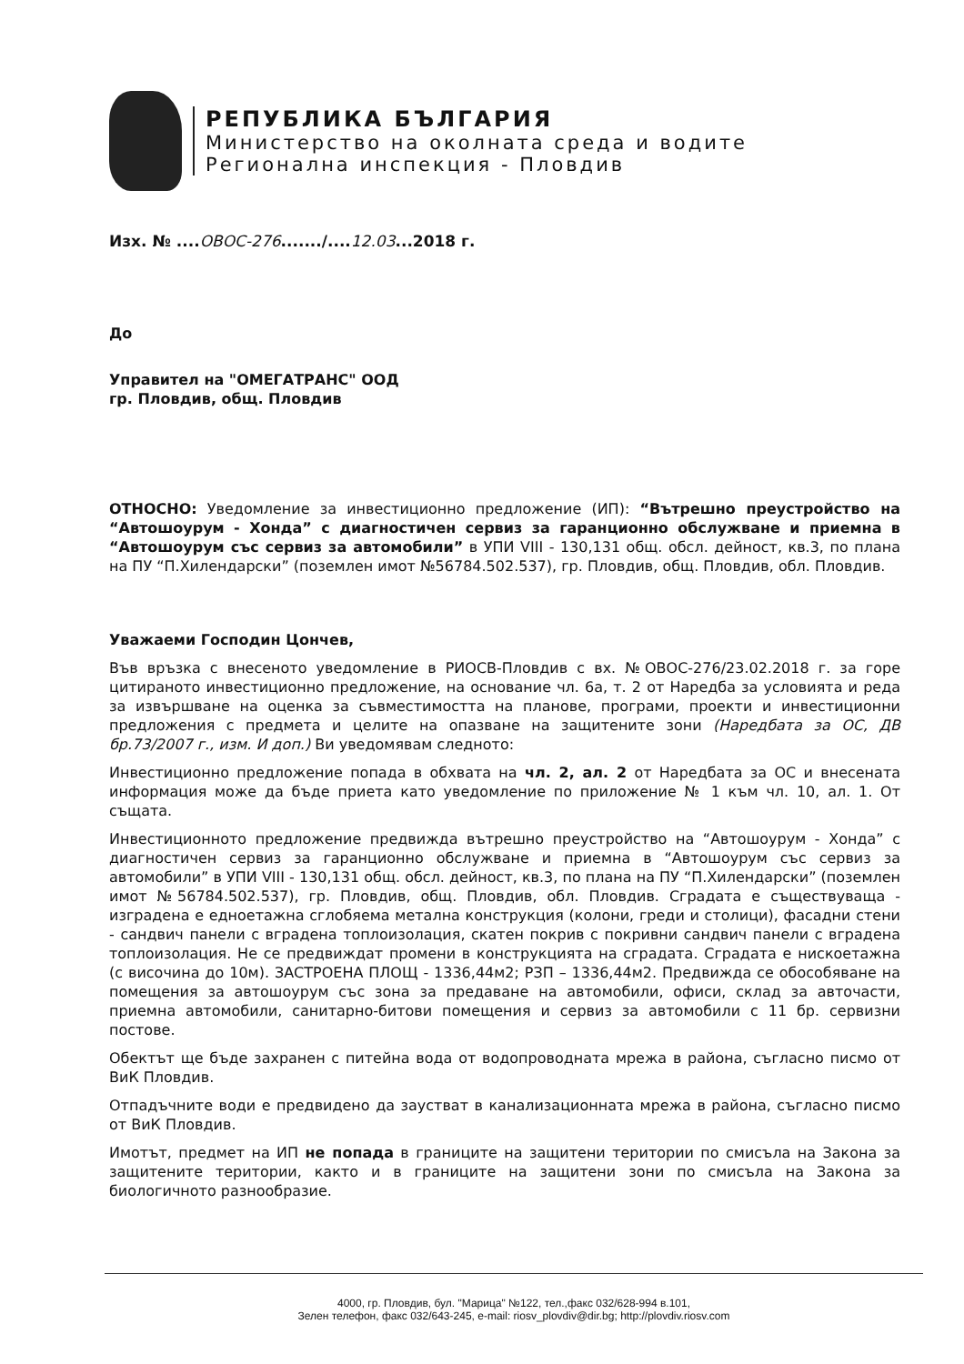РЕПУБЛИКА БЪЛГАРИЯ
Министерство на околната среда и водите
Регионална инспекция - Пловдив
Изх. № ....ОВОС-276......./....12.03...2018 г.
До
Управител на "ОМЕГАТРАНС" ООД
гр. Пловдив, общ. Пловдив
ОТНОСНО: Уведомление за инвестиционно предложение (ИП): “Вътрешно преустройство на “Автошоурум - Хонда” с диагностичен сервиз за гаранционно обслужване и приемна в “Автошоурум със сервиз за автомобили” в УПИ VIII - 130,131 общ. обсл. дейност, кв.3, по плана на ПУ “П.Хилендарски” (поземлен имот №56784.502.537), гр. Пловдив, общ. Пловдив, обл. Пловдив.
Уважаеми Господин Цончев,
Във връзка с внесеното уведомление в РИОСВ-Пловдив с вх. №ОВОС-276/23.02.2018 г. за горе цитираното инвестиционно предложение, на основание чл. 6а, т. 2 от Наредба за условията и реда за извършване на оценка за съвместимостта на планове, програми, проекти и инвестиционни предложения с предмета и целите на опазване на защитените зони (Наредбата за ОС, ДВ бр.73/2007 г., изм. И доп.) Ви уведомявам следното:
Инвестиционно предложение попада в обхвата на чл. 2, ал. 2 от Наредбата за ОС и внесената информация може да бъде приета като уведомление по приложение № 1 към чл. 10, ал. 1. От същата.
Инвестиционното предложение предвижда вътрешно преустройство на “Автошоурум - Хонда” с диагностичен сервиз за гаранционно обслужване и приемна в “Автошоурум със сервиз за автомобили” в УПИ VIII - 130,131 общ. обсл. дейност, кв.3, по плана на ПУ “П.Хилендарски” (поземлен имот №56784.502.537), гр. Пловдив, общ. Пловдив, обл. Пловдив. Сградата е съществуваща - изградена е едноетажна сглобяема метална конструкция (колони, греди и столици), фасадни стени - сандвич панели с вградена топлоизолация, скатен покрив с покривни сандвич панели с вградена топлоизолация. Не се предвиждат промени в конструкцията на сградата. Сградата е нискоетажна (с височина до 10м). ЗАСТРОЕНА ПЛОЩ - 1336,44м2; РЗП – 1336,44м2. Предвижда се обособяване на помещения за автошоурум със зона за предаване на автомобили, офиси, склад за авточасти, приемна автомобили, санитарно-битови помещения и сервиз за автомобили с 11 бр. сервизни постове.
Обектът ще бъде захранен с питейна вода от водопроводната мрежа в района, съгласно писмо от ВиК Пловдив.
Отпадъчните води е предвидено да заустват в канализационната мрежа в района, съгласно писмо от ВиК Пловдив.
Имотът, предмет на ИП не попада в границите на защитени територии по смисъла на Закона за защитените територии, както и в границите на защитени зони по смисъла на Закона за биологичното разнообразие.
4000, гр. Пловдив, бул. "Марица" №122, тел.,факс 032/628-994 в.101,
Зелен телефон, факс 032/643-245, e-mail: riosv_plovdiv@dir.bg; http://plovdiv.riosv.com